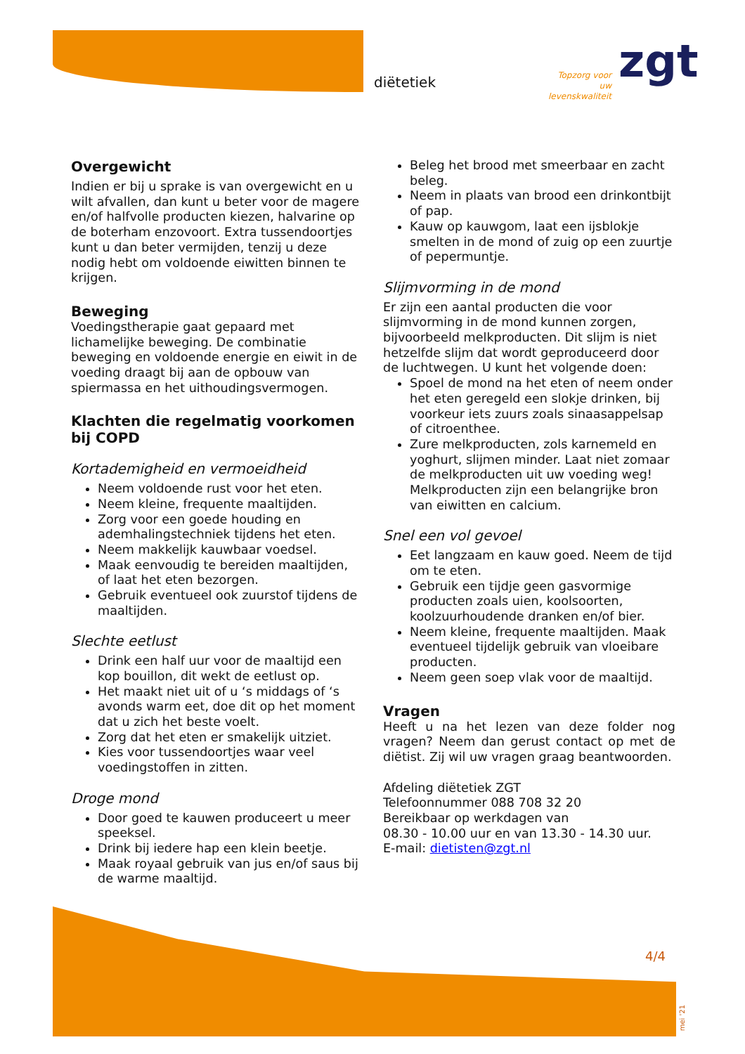diëtetiek
Topzorg voor uw levenskwaliteit
zgt
Overgewicht
Indien er bij u sprake is van overgewicht en u wilt afvallen, dan kunt u beter voor de magere en/of halfvolle producten kiezen, halvarine op de boterham enzovoort. Extra tussendoortjes kunt u dan beter vermijden, tenzij u deze nodig hebt om voldoende eiwitten binnen te krijgen.
Beweging
Voedingstherapie gaat gepaard met lichamelijke beweging. De combinatie beweging en voldoende energie en eiwit in de voeding draagt bij aan de opbouw van spiermassa en het uithoudingsvermogen.
Klachten die regelmatig voorkomen bij COPD
Kortademigheid en vermoeidheid
Neem voldoende rust voor het eten.
Neem kleine, frequente maaltijden.
Zorg voor een goede houding en ademhalingstechniek tijdens het eten.
Neem makkelijk kauwbaar voedsel.
Maak eenvoudig te bereiden maaltijden, of laat het eten bezorgen.
Gebruik eventueel ook zuurstof tijdens de maaltijden.
Slechte eetlust
Drink een half uur voor de maaltijd een kop bouillon, dit wekt de eetlust op.
Het maakt niet uit of u ‘s middags of ‘s avonds warm eet, doe dit op het moment dat u zich het beste voelt.
Zorg dat het eten er smakelijk uitziet.
Kies voor tussendoortjes waar veel voedingstoffen in zitten.
Droge mond
Door goed te kauwen produceert u meer speeksel.
Drink bij iedere hap een klein beetje.
Maak royaal gebruik van jus en/of saus bij de warme maaltijd.
Beleg het brood met smeerbaar en zacht beleg.
Neem in plaats van brood een drinkontbijt of pap.
Kauw op kauwgom, laat een ijsblokje smelten in de mond of zuig op een zuurtje of pepermuntje.
Slijmvorming in de mond
Er zijn een aantal producten die voor slijmvorming in de mond kunnen zorgen, bijvoorbeeld melkproducten. Dit slijm is niet hetzelfde slijm dat wordt geproduceerd door de luchtwegen. U kunt het volgende doen:
Spoel de mond na het eten of neem onder het eten geregeld een slokje drinken, bij voorkeur iets zuurs zoals sinaasappelsap of citroenthee.
Zure melkproducten, zols karnemeld en yoghurt, slijmen minder. Laat niet zomaar de melkproducten uit uw voeding weg! Melkproducten zijn een belangrijke bron van eiwitten en calcium.
Snel een vol gevoel
Eet langzaam en kauw goed. Neem de tijd om te eten.
Gebruik een tijdje geen gasvormige producten zoals uien, koolsoorten, koolzuurhoudende dranken en/of bier.
Neem kleine, frequente maaltijden. Maak eventueel tijdelijk gebruik van vloeibare producten.
Neem geen soep vlak voor de maaltijd.
Vragen
Heeft u na het lezen van deze folder nog vragen? Neem dan gerust contact op met de diëtist. Zij wil uw vragen graag beantwoorden.
Afdeling diëtetiek ZGT
Telefoonnummer 088 708 32 20
Bereikbaar op werkdagen van
08.30 - 10.00 uur en van 13.30 - 14.30 uur.
E-mail: dietisten@zgt.nl
4/4
mei '21